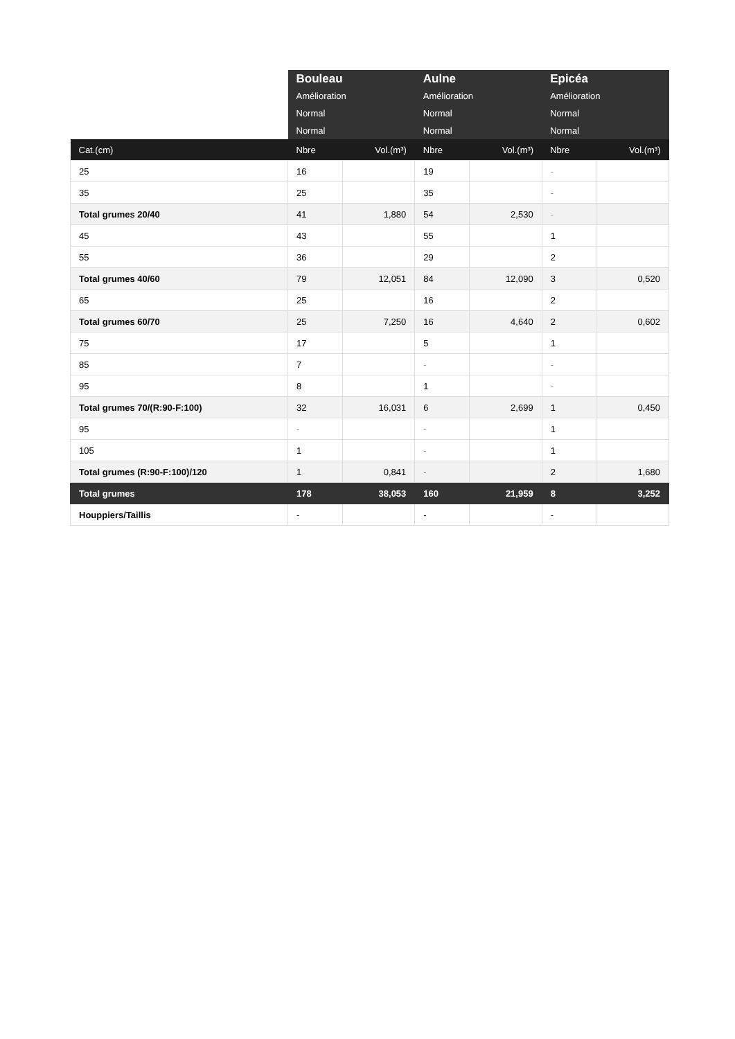| | Bouleau | | Aulne | | Epicéa | |
| --- | --- | --- | --- | --- | --- | --- |
| | Amélioration | | Amélioration | | Amélioration | |
| | Normal | | Normal | | Normal | |
| | Normal | | Normal | | Normal | |
| Cat.(cm) | Nbre | Vol.(m³) | Nbre | Vol.(m³) | Nbre | Vol.(m³) |
| 25 | 16 | | 19 | | - | |
| 35 | 25 | | 35 | | - | |
| Total grumes 20/40 | 41 | 1,880 | 54 | 2,530 | - | |
| 45 | 43 | | 55 | | 1 | |
| 55 | 36 | | 29 | | 2 | |
| Total grumes 40/60 | 79 | 12,051 | 84 | 12,090 | 3 | 0,520 |
| 65 | 25 | | 16 | | 2 | |
| Total grumes 60/70 | 25 | 7,250 | 16 | 4,640 | 2 | 0,602 |
| 75 | 17 | | 5 | | 1 | |
| 85 | 7 | | - | | - | |
| 95 | 8 | | 1 | | - | |
| Total grumes 70/(R:90-F:100) | 32 | 16,031 | 6 | 2,699 | 1 | 0,450 |
| 95 | - | | - | | 1 | |
| 105 | 1 | | - | | 1 | |
| Total grumes (R:90-F:100)/120 | 1 | 0,841 | - | | 2 | 1,680 |
| Total grumes | 178 | 38,053 | 160 | 21,959 | 8 | 3,252 |
| Houppiers/Taillis | - | | - | | - | |